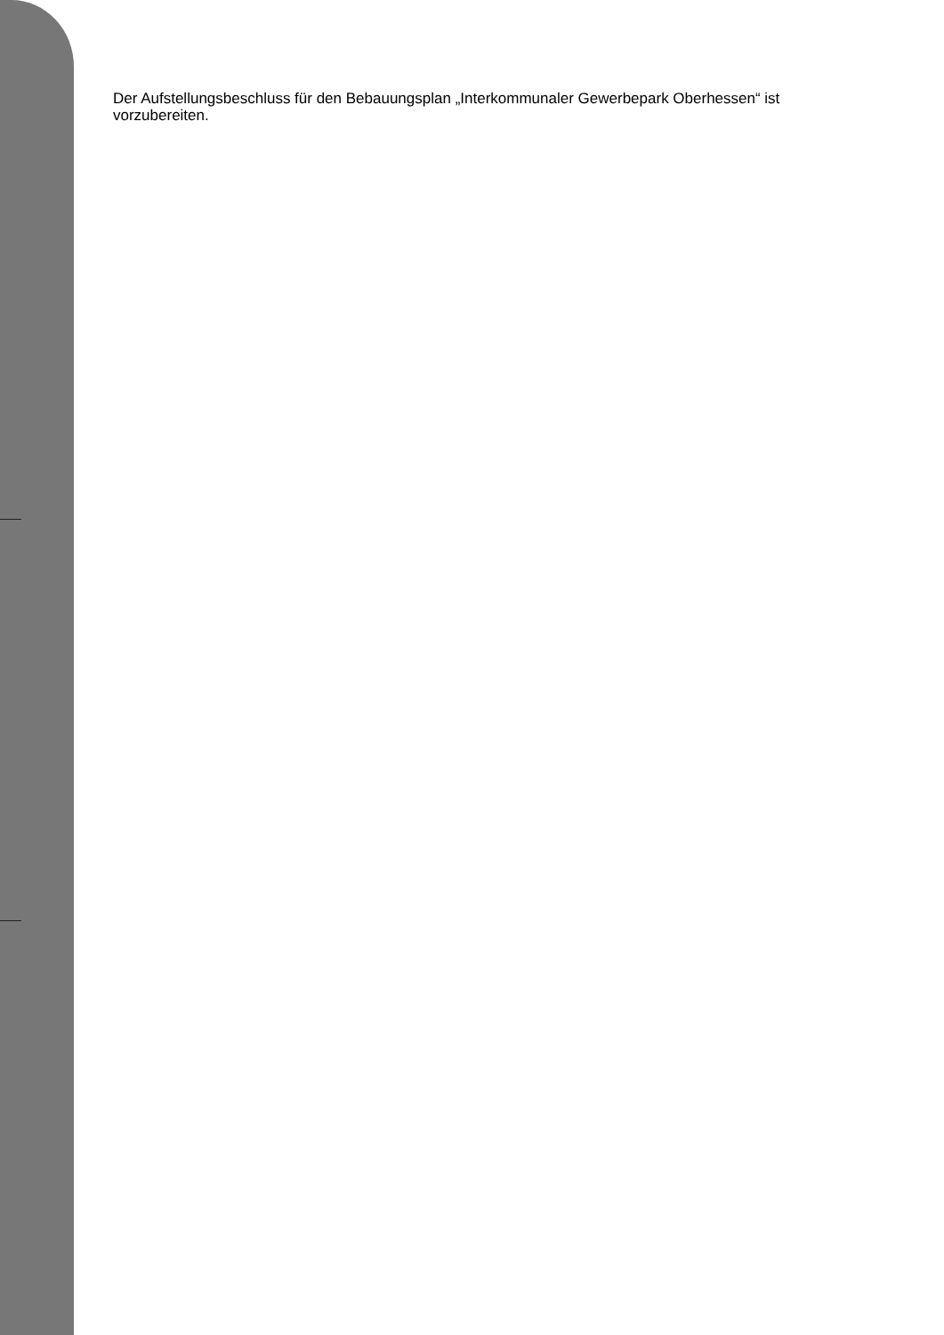Der Aufstellungsbeschluss für den Bebauungsplan „Interkommunaler Gewerbepark Oberhessen“ ist vorzubereiten.